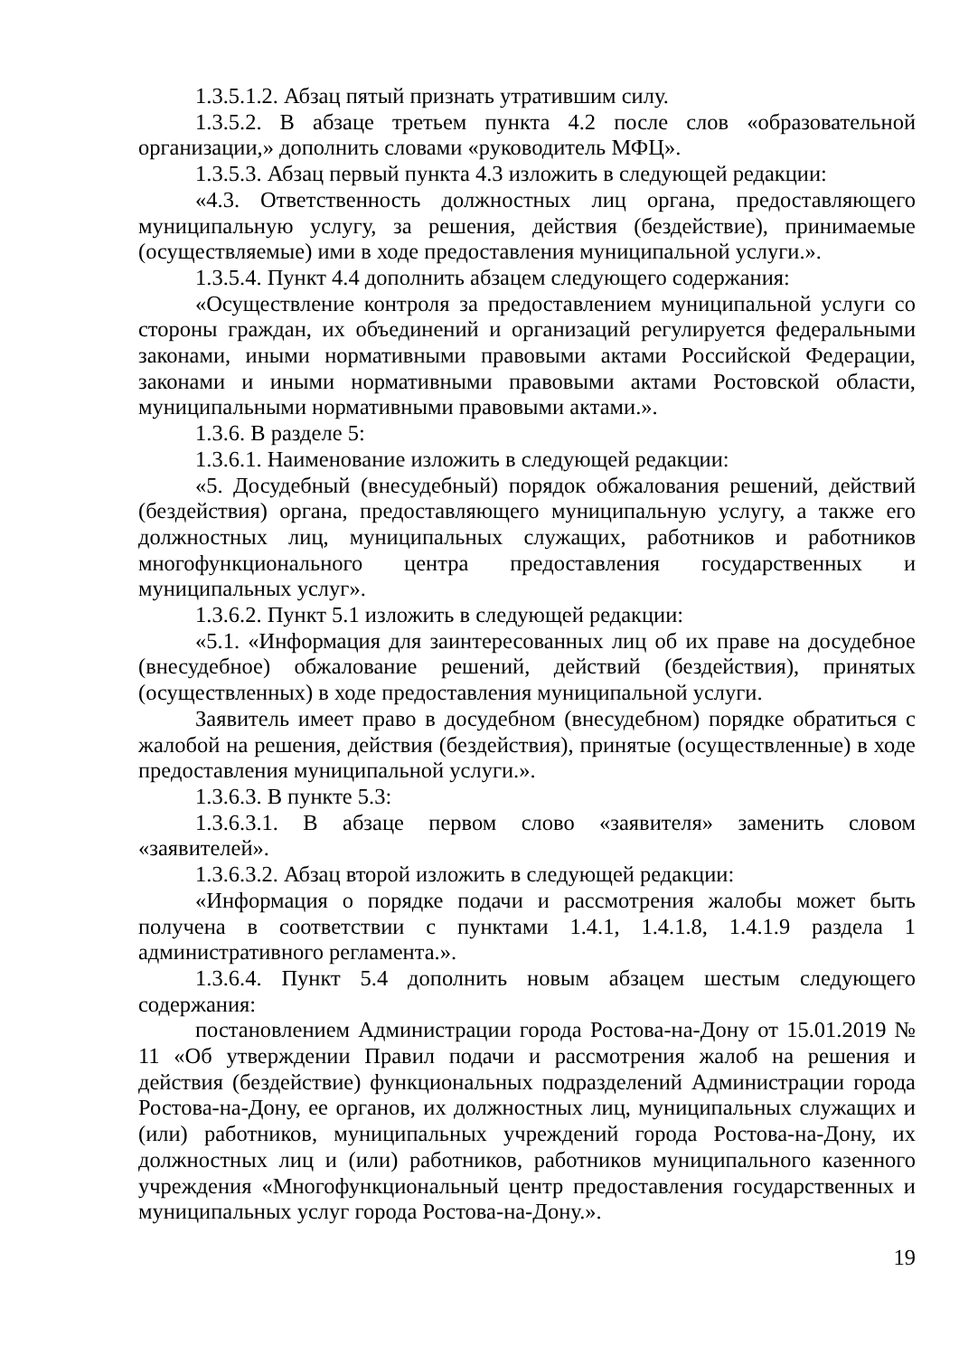1.3.5.1.2. Абзац пятый признать утратившим силу.
1.3.5.2. В абзаце третьем пункта 4.2 после слов «образовательной организации,» дополнить словами «руководитель МФЦ».
1.3.5.3. Абзац первый пункта 4.3 изложить в следующей редакции:
«4.3. Ответственность должностных лиц органа, предоставляющего муниципальную услугу, за решения, действия (бездействие), принимаемые (осуществляемые) ими в ходе предоставления муниципальной услуги.».
1.3.5.4. Пункт 4.4 дополнить абзацем следующего содержания:
«Осуществление контроля за предоставлением муниципальной услуги со стороны граждан, их объединений и организаций регулируется федеральными законами, иными нормативными правовыми актами Российской Федерации, законами и иными нормативными правовыми актами Ростовской области, муниципальными нормативными правовыми актами.».
1.3.6. В разделе 5:
1.3.6.1. Наименование изложить в следующей редакции:
«5. Досудебный (внесудебный) порядок обжалования решений, действий (бездействия) органа, предоставляющего муниципальную услугу, а также его должностных лиц, муниципальных служащих, работников и работников многофункционального центра предоставления государственных и муниципальных услуг».
1.3.6.2. Пункт 5.1 изложить в следующей редакции:
«5.1. «Информация для заинтересованных лиц об их праве на досудебное (внесудебное) обжалование решений, действий (бездействия), принятых (осуществленных) в ходе предоставления муниципальной услуги.
Заявитель имеет право в досудебном (внесудебном) порядке обратиться с жалобой на решения, действия (бездействия), принятые (осуществленные) в ходе предоставления муниципальной услуги.».
1.3.6.3. В пункте 5.3:
1.3.6.3.1. В абзаце первом слово «заявителя» заменить словом «заявителей».
1.3.6.3.2. Абзац второй изложить в следующей редакции:
«Информация о порядке подачи и рассмотрения жалобы может быть получена в соответствии с пунктами 1.4.1, 1.4.1.8, 1.4.1.9 раздела 1 административного регламента.».
1.3.6.4. Пункт 5.4 дополнить новым абзацем шестым следующего содержания:
постановлением Администрации города Ростова-на-Дону от 15.01.2019 № 11 «Об утверждении Правил подачи и рассмотрения жалоб на решения и действия (бездействие) функциональных подразделений Администрации города Ростова-на-Дону, ее органов, их должностных лиц, муниципальных служащих и (или) работников, муниципальных учреждений города Ростова-на-Дону, их должностных лиц и (или) работников, работников муниципального казенного учреждения «Многофункциональный центр предоставления государственных и муниципальных услуг города Ростова-на-Дону.».
19